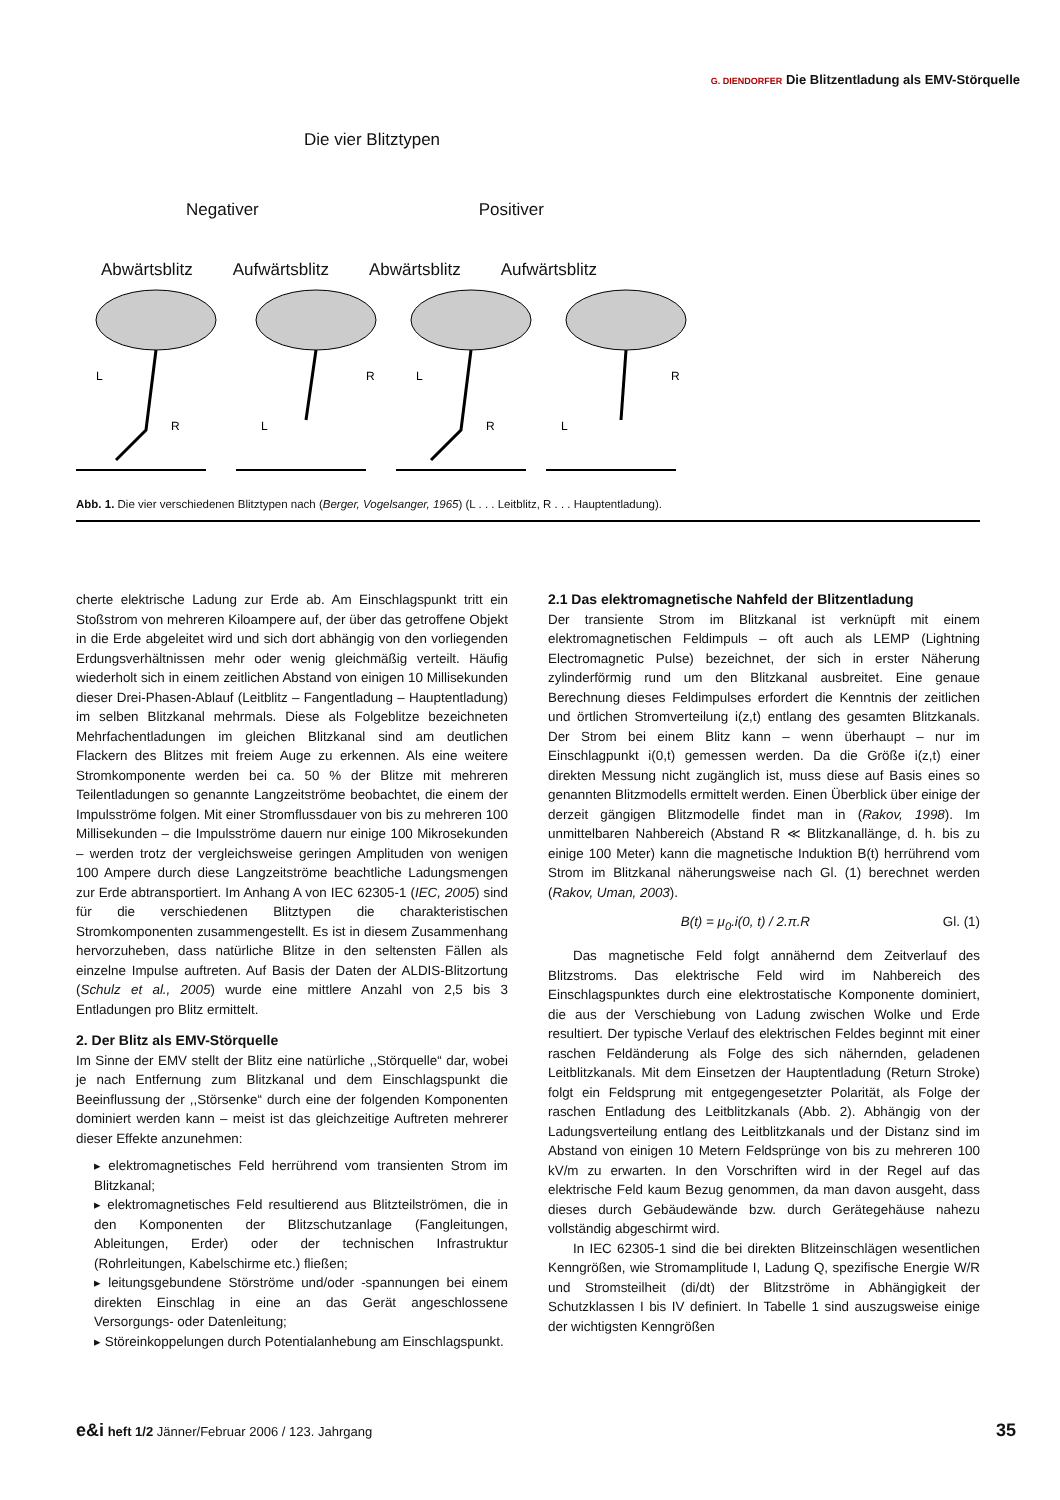G. DIENDORFER Die Blitzentladung als EMV-Störquelle
Die vier Blitztypen
Negativer Positiver
Abwärtsblitz Aufwärtsblitz Abwärtsblitz Aufwärtsblitz
L
R
R
L
L
R
R
L
Abb. 1. Die vier verschiedenen Blitztypen nach (Berger, Vogelsanger, 1965) (L . . . Leitblitz, R . . . Hauptentladung).
cherte elektrische Ladung zur Erde ab. Am Einschlagspunkt tritt ein Stoßstrom von mehreren Kiloampere auf, der über das getroffene Objekt in die Erde abgeleitet wird und sich dort abhängig von den vorliegenden Erdungsverhältnissen mehr oder wenig gleichmäßig verteilt. Häufig wiederholt sich in einem zeitlichen Abstand von einigen 10 Millisekunden dieser Drei-Phasen-Ablauf (Leitblitz – Fangentladung – Hauptentladung) im selben Blitzkanal mehrmals. Diese als Folgeblitze bezeichneten Mehrfachentladungen im gleichen Blitzkanal sind am deutlichen Flackern des Blitzes mit freiem Auge zu erkennen. Als eine weitere Stromkomponente werden bei ca. 50 % der Blitze mit mehreren Teilentladungen so genannte Langzeitströme beobachtet, die einem der Impulsströme folgen. Mit einer Stromflussdauer von bis zu mehreren 100 Millisekunden – die Impulsströme dauern nur einige 100 Mikrosekunden – werden trotz der vergleichsweise geringen Amplituden von wenigen 100 Ampere durch diese Langzeitströme beachtliche Ladungsmengen zur Erde abtransportiert. Im Anhang A von IEC 62305-1 (IEC, 2005) sind für die verschiedenen Blitztypen die charakteristischen Stromkomponenten zusammengestellt. Es ist in diesem Zusammenhang hervorzuheben, dass natürliche Blitze in den seltensten Fällen als einzelne Impulse auftreten. Auf Basis der Daten der ALDIS-Blitzortung (Schulz et al., 2005) wurde eine mittlere Anzahl von 2,5 bis 3 Entladungen pro Blitz ermittelt.
2. Der Blitz als EMV-Störquelle
Im Sinne der EMV stellt der Blitz eine natürliche ,,Störquelle“ dar, wobei je nach Entfernung zum Blitzkanal und dem Einschlagspunkt die Beeinflussung der ,,Störsenke“ durch eine der folgenden Komponenten dominiert werden kann – meist ist das gleichzeitige Auftreten mehrerer dieser Effekte anzunehmen:
▸ elektromagnetisches Feld herrührend vom transienten Strom im Blitzkanal;
▸ elektromagnetisches Feld resultierend aus Blitzteilströmen, die in den Komponenten der Blitzschutzanlage (Fangleitungen, Ableitungen, Erder) oder der technischen Infrastruktur (Rohrleitungen, Kabelschirme etc.) fließen;
▸ leitungsgebundene Störströme und/oder -spannungen bei einem direkten Einschlag in eine an das Gerät angeschlossene Versorgungs- oder Datenleitung;
▸ Störeinkoppelungen durch Potentialanhebung am Einschlagspunkt.
2.1 Das elektromagnetische Nahfeld der Blitzentladung
Der transiente Strom im Blitzkanal ist verknüpft mit einem elektromagnetischen Feldimpuls – oft auch als LEMP (Lightning Electromagnetic Pulse) bezeichnet, der sich in erster Näherung zylinderförmig rund um den Blitzkanal ausbreitet. Eine genaue Berechnung dieses Feldimpulses erfordert die Kenntnis der zeitlichen und örtlichen Stromverteilung i(z,t) entlang des gesamten Blitzkanals. Der Strom bei einem Blitz kann – wenn überhaupt – nur im Einschlagpunkt i(0,t) gemessen werden. Da die Größe i(z,t) einer direkten Messung nicht zugänglich ist, muss diese auf Basis eines so genannten Blitzmodells ermittelt werden. Einen Überblick über einige der derzeit gängigen Blitzmodelle findet man in (Rakov, 1998). Im unmittelbaren Nahbereich (Abstand R ≪ Blitzkanallänge, d. h. bis zu einige 100 Meter) kann die magnetische Induktion B(t) herrührend vom Strom im Blitzkanal näherungsweise nach Gl. (1) berechnet werden (Rakov, Uman, 2003).
B(t) = μ<sub>0</sub>.i(0, t) / 2.π.R Gl. (1)
Das magnetische Feld folgt annähernd dem Zeitverlauf des Blitzstroms. Das elektrische Feld wird im Nahbereich des Einschlagspunktes durch eine elektrostatische Komponente dominiert, die aus der Verschiebung von Ladung zwischen Wolke und Erde resultiert. Der typische Verlauf des elektrischen Feldes beginnt mit einer raschen Feldänderung als Folge des sich nähernden, geladenen Leitblitzkanals. Mit dem Einsetzen der Hauptentladung (Return Stroke) folgt ein Feldsprung mit entgegengesetzter Polarität, als Folge der raschen Entladung des Leitblitzkanals (Abb. 2). Abhängig von der Ladungsverteilung entlang des Leitblitzkanals und der Distanz sind im Abstand von einigen 10 Metern Feldsprünge von bis zu mehreren 100 kV/m zu erwarten. In den Vorschriften wird in der Regel auf das elektrische Feld kaum Bezug genommen, da man davon ausgeht, dass dieses durch Gebäudewände bzw. durch Gerätegehäuse nahezu vollständig abgeschirmt wird.
In IEC 62305-1 sind die bei direkten Blitzeinschlägen wesentlichen Kenngrößen, wie Stromamplitude I, Ladung Q, spezifische Energie W/R und Stromsteilheit (di/dt) der Blitzströme in Abhängigkeit der Schutzklassen I bis IV definiert. In Tabelle 1 sind auszugsweise einige der wichtigsten Kenngrößen
e&i heft 1/2 Jänner/Februar 2006 / 123. Jahrgang 35